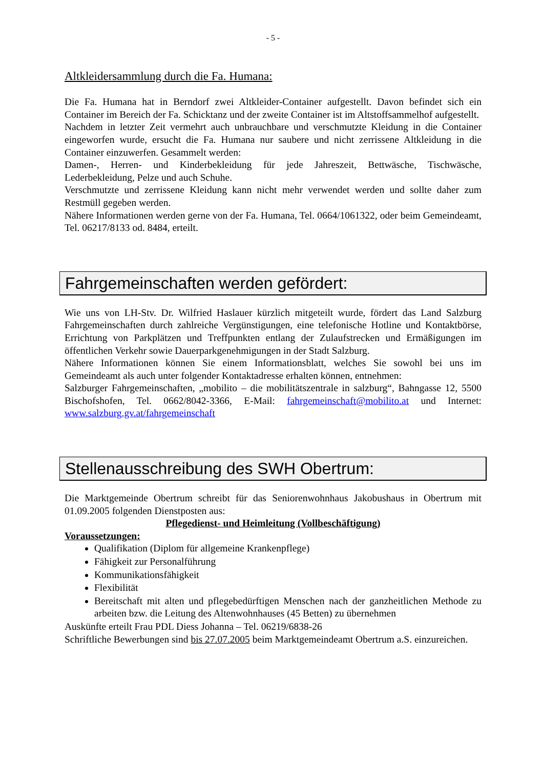- 5 -
Altkleidersammlung durch die Fa. Humana:
Die Fa. Humana hat in Berndorf zwei Altkleider-Container aufgestellt. Davon befindet sich ein Container im Bereich der Fa. Schicktanz und der zweite Container ist im Altstoffsammelhof aufgestellt.
Nachdem in letzter Zeit vermehrt auch unbrauchbare und verschmutzte Kleidung in die Container eingeworfen wurde, ersucht die Fa. Humana nur saubere und nicht zerrissene Altkleidung in die Container einzuwerfen. Gesammelt werden:
Damen-, Herren- und Kinderbekleidung für jede Jahreszeit, Bettwäsche, Tischwäsche, Lederbekleidung, Pelze und auch Schuhe.
Verschmutzte und zerrissene Kleidung kann nicht mehr verwendet werden und sollte daher zum Restmüll gegeben werden.
Nähere Informationen werden gerne von der Fa. Humana, Tel. 0664/1061322, oder beim Gemeindeamt, Tel. 06217/8133 od. 8484, erteilt.
Fahrgemeinschaften werden gefördert:
Wie uns von LH-Stv. Dr. Wilfried Haslauer kürzlich mitgeteilt wurde, fördert das Land Salzburg Fahrgemeinschaften durch zahlreiche Vergünstigungen, eine telefonische Hotline und Kontaktbörse, Errichtung von Parkplätzen und Treffpunkten entlang der Zulaufstrecken und Ermäßigungen im öffentlichen Verkehr sowie Dauerparkgenehmigungen in der Stadt Salzburg.
Nähere Informationen können Sie einem Informationsblatt, welches Sie sowohl bei uns im Gemeindeamt als auch unter folgender Kontaktadresse erhalten können, entnehmen:
Salzburger Fahrgemeinschaften, „mobilito – die mobilitätszentrale in salzburg“, Bahngasse 12, 5500 Bischofshofen, Tel. 0662/8042-3366, E-Mail: fahrgemeinschaft@mobilito.at und Internet: www.salzburg.gv.at/fahrgemeinschaft
Stellenausschreibung des SWH Obertrum:
Die Marktgemeinde Obertrum schreibt für das Seniorenwohnhaus Jakobushaus in Obertrum mit 01.09.2005 folgenden Dienstposten aus:
Pflegedienst- und Heimleitung (Vollbeschäftigung)
Voraussetzungen:
Qualifikation (Diplom für allgemeine Krankenpflege)
Fähigkeit zur Personalführung
Kommunikationsfähigkeit
Flexibilität
Bereitschaft mit alten und pflegebedürftigen Menschen nach der ganzheitlichen Methode zu arbeiten bzw. die Leitung des Altenwohnhauses (45 Betten) zu übernehmen
Auskünfte erteilt Frau PDL Diess Johanna – Tel. 06219/6838-26
Schriftliche Bewerbungen sind bis 27.07.2005 beim Marktgemeindeamt Obertrum a.S. einzureichen.